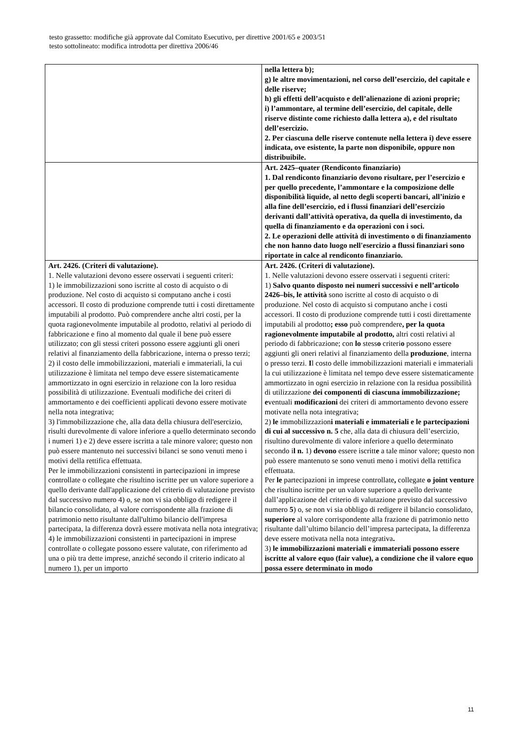testo grassetto: modifiche già approvate dal Comitato Esecutivo, per direttive 2001/65 e 2003/51
testo sottolineato: modifica introdotta per direttiva 2006/46
| | nella lettera b); g) le altre movimentazioni, nel corso dell’esercizio, del capitale e delle riserve; h) gli effetti dell’acquisto e dell’alienazione di azioni proprie; i) l’ammontare, al termine dell’esercizio, del capitale, delle riserve distinte come richiesto dalla lettera a), e del risultato dell’esercizio. 2. Per ciascuna delle riserve contenute nella lettera i) deve essere indicata, ove esistente, la parte non disponibile, oppure non distribuibile. |
| | Art. 2425–quater (Rendiconto finanziario) 1. Dal rendiconto finanziario devono risultare, per l’esercizio e per quello precedente, l’ammontare e la composizione delle disponibilità liquide, al netto degli scoperti bancari, all’inizio e alla fine dell’esercizio, ed i flussi finanziari dell’esercizio derivanti dall’attività operativa, da quella di investimento, da quella di finanziamento e da operazioni con i soci. 2. Le operazioni delle attività di investimento o di finanziamento che non hanno dato luogo nell'esercizio a flussi finanziari sono riportate in calce al rendiconto finanziario. |
| Art. 2426. (Criteri di valutazione). 1. Nelle valutazioni devono essere osservati i seguenti criteri: 1) le immobilizzazioni sono iscritte al costo di acquisto o di produzione. Nel costo di acquisto si computano anche i costi accessori. Il costo di produzione comprende tutti i costi direttamente imputabili al prodotto. Può comprendere anche altri costi, per la quota ragionevolmente imputabile al prodotto, relativi al periodo di fabbricazione e fino al momento dal quale il bene può essere utilizzato; con gli stessi criteri possono essere aggiunti gli oneri relativi al finanziamento della fabbricazione, interna o presso terzi; 2) il costo delle immobilizzazioni, materiali e immateriali, la cui utilizzazione è limitata nel tempo deve essere sistematicamente ammortizzato in ogni esercizio in relazione con la loro residua possibilità di utilizzazione. Eventuali modifiche dei criteri di ammortamento e dei coefficienti applicati devono essere motivate nella nota integrativa; 3) l'immobilizzazione che, alla data della chiusura dell'esercizio, risulti durevolmente di valore inferiore a quello determinato secondo i numeri 1) e 2) deve essere iscritta a tale minore valore; questo non può essere mantenuto nei successivi bilanci se sono venuti meno i motivi della rettifica effettuata. Per le immobilizzazioni consistenti in partecipazioni in imprese controllate o collegate che risultino iscritte per un valore superiore a quello derivante dall'applicazione del criterio di valutazione previsto dal successivo numero 4) o, se non vi sia obbligo di redigere il bilancio consolidato, al valore corrispondente alla frazione di patrimonio netto risultante dall'ultimo bilancio dell'impresa partecipata, la differenza dovrà essere motivata nella nota integrativa; 4) le immobilizzazioni consistenti in partecipazioni in imprese controllate o collegate possono essere valutate, con riferimento ad una o più tra dette imprese, anziché secondo il criterio indicato al numero 1), per un importo | Art. 2426. (Criteri di valutazione). 1. Nelle valutazioni devono essere osservati i seguenti criteri: 1) Salvo quanto disposto nei numeri successivi e nell’articolo 2426–bis, le attività sono iscritte al costo di acquisto o di produzione. Nel costo di acquisto si computano anche i costi accessori. Il costo di produzione comprende tutti i costi direttamente imputabili al prodotto ; esso può comprendere , per la quota ragionevolmente imputabile al prodotto, altri costi relativi al periodo di fabbricazione; con lo stess o criteri o possono essere aggiunti gli oneri relativi al finanziamento della produzione , interna o presso terzi. I l costo delle immobilizzazioni materiali e immateriali la cui utilizzazione è limitata nel tempo deve essere sistematicamente ammortizzato in ogni esercizio in relazione con la residua possibilità di utilizzazione dei componenti di ciascuna immobilizzazione; e ventuali modificazioni dei criteri di ammortamento devono essere motivate nella nota integrativa; 2) le immobilizzazion i materiali e immateriali e le partecipazioni di cui al successivo n. 5 che, alla data di chiusura dell’esercizio, risultino durevolmente di valore inferiore a quello determinato secondo i l n. 1) devono essere iscritt e a tale minor valore; questo non può essere mantenuto se sono venuti meno i motivi della rettifica effettuata. Per le partecipazioni in imprese controllate , collegate o joint venture che risultino iscritte per un valore superiore a quello derivante dall’applicazione del criterio di valutazione previsto dal successivo numero 5 ) o, se non vi sia obbligo di redigere il bilancio consolidato, superiore al valore corrispondente alla frazione di patrimonio netto risultante dall’ultimo bilancio dell’impresa partecipata, la differenza deve essere motivata nella nota integrativa . 3) le immobilizzazioni materiali e immateriali possono essere iscritte al valore equo (fair value), a condizione che il valore equo possa essere determinato in modo |
11